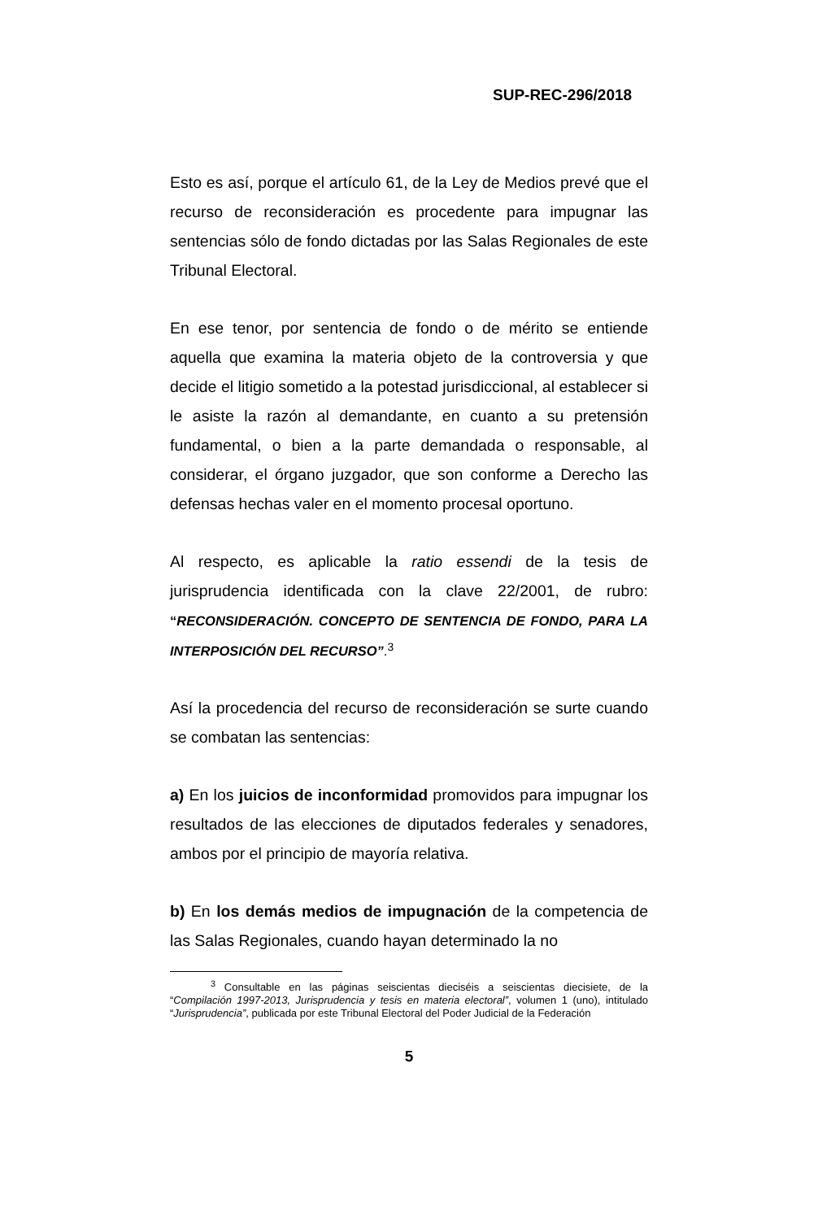SUP-REC-296/2018
Esto es así, porque el artículo 61, de la Ley de Medios prevé que el recurso de reconsideración es procedente para impugnar las sentencias sólo de fondo dictadas por las Salas Regionales de este Tribunal Electoral.
En ese tenor, por sentencia de fondo o de mérito se entiende aquella que examina la materia objeto de la controversia y que decide el litigio sometido a la potestad jurisdiccional, al establecer si le asiste la razón al demandante, en cuanto a su pretensión fundamental, o bien a la parte demandada o responsable, al considerar, el órgano juzgador, que son conforme a Derecho las defensas hechas valer en el momento procesal oportuno.
Al respecto, es aplicable la ratio essendi de la tesis de jurisprudencia identificada con la clave 22/2001, de rubro: “RECONSIDERACIÓN. CONCEPTO DE SENTENCIA DE FONDO, PARA LA INTERPOSICIÓN DEL RECURSO”.<sup>3</sup>
Así la procedencia del recurso de reconsideración se surte cuando se combatan las sentencias:
a) En los juicios de inconformidad promovidos para impugnar los resultados de las elecciones de diputados federales y senadores, ambos por el principio de mayoría relativa.
b) En los demás medios de impugnación de la competencia de las Salas Regionales, cuando hayan determinado la no
<sup>3</sup> Consultable en las páginas seiscientas dieciséis a seiscientas diecisiete, de la “Compilación 1997-2013, Jurisprudencia y tesis en materia electoral”, volumen 1 (uno), intitulado “Jurisprudencia”, publicada por este Tribunal Electoral del Poder Judicial de la Federación
5